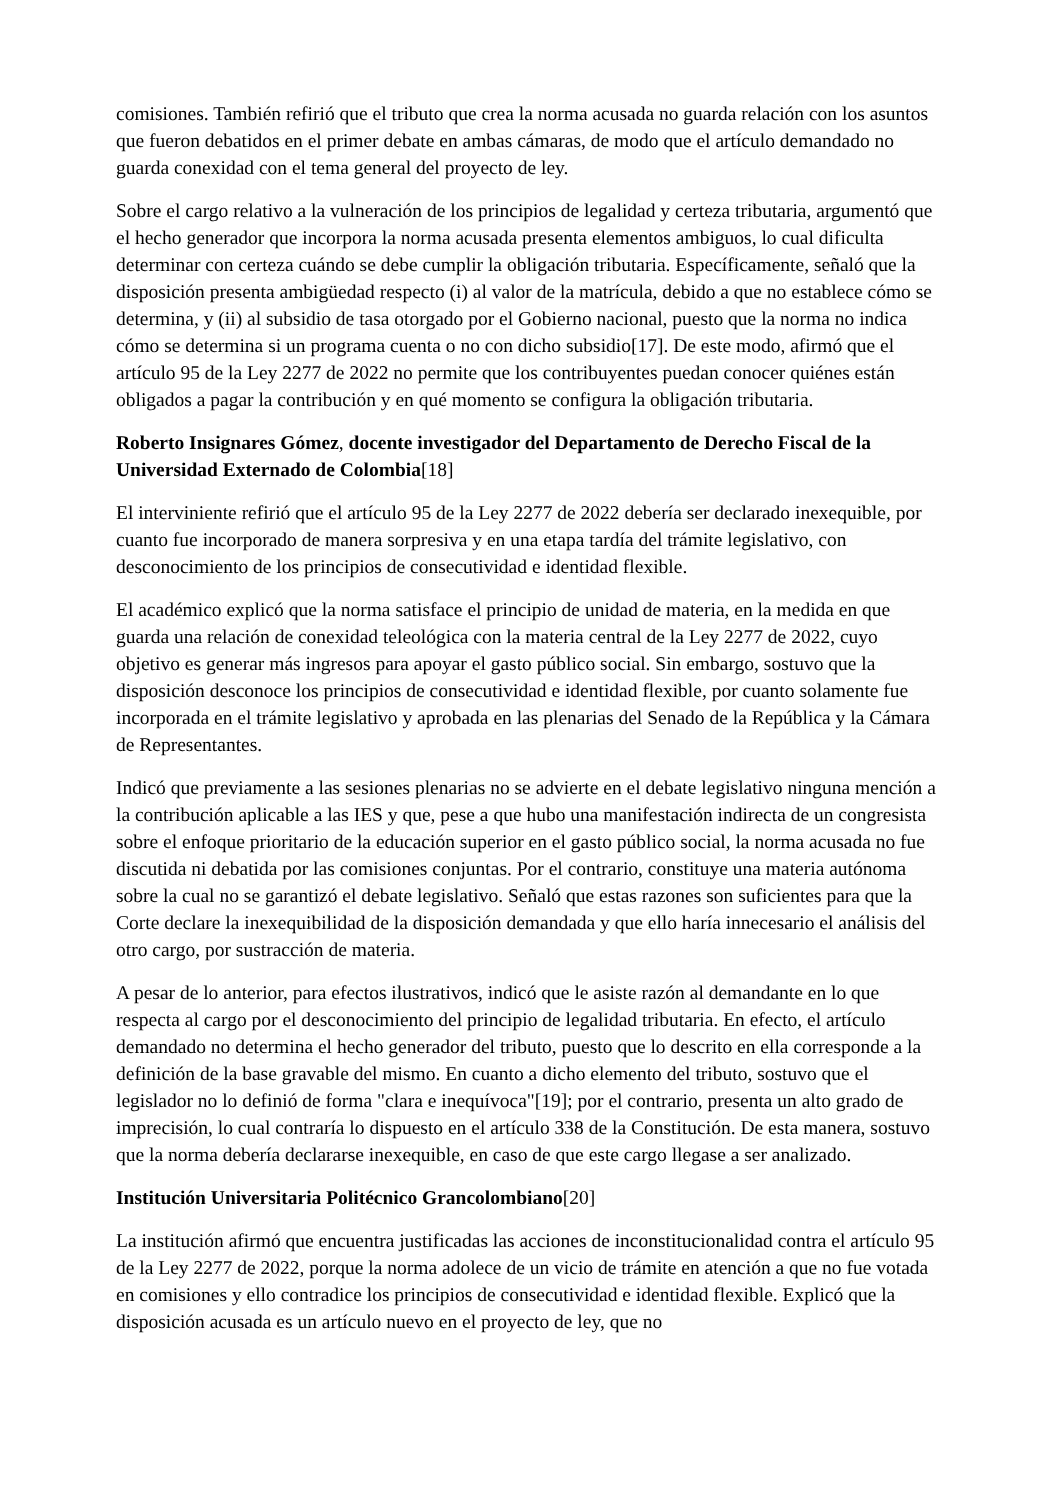comisiones. También refirió que el tributo que crea la norma acusada no guarda relación con los asuntos que fueron debatidos en el primer debate en ambas cámaras, de modo que el artículo demandado no guarda conexidad con el tema general del proyecto de ley.
Sobre el cargo relativo a la vulneración de los principios de legalidad y certeza tributaria, argumentó que el hecho generador que incorpora la norma acusada presenta elementos ambiguos, lo cual dificulta determinar con certeza cuándo se debe cumplir la obligación tributaria. Específicamente, señaló que la disposición presenta ambigüedad respecto (i) al valor de la matrícula, debido a que no establece cómo se determina, y (ii) al subsidio de tasa otorgado por el Gobierno nacional, puesto que la norma no indica cómo se determina si un programa cuenta o no con dicho subsidio[17]. De este modo, afirmó que el artículo 95 de la Ley 2277 de 2022 no permite que los contribuyentes puedan conocer quiénes están obligados a pagar la contribución y en qué momento se configura la obligación tributaria.
Roberto Insignares Gómez, docente investigador del Departamento de Derecho Fiscal de la Universidad Externado de Colombia[18]
El interviniente refirió que el artículo 95 de la Ley 2277 de 2022 debería ser declarado inexequible, por cuanto fue incorporado de manera sorpresiva y en una etapa tardía del trámite legislativo, con desconocimiento de los principios de consecutividad e identidad flexible.
El académico explicó que la norma satisface el principio de unidad de materia, en la medida en que guarda una relación de conexidad teleológica con la materia central de la Ley 2277 de 2022, cuyo objetivo es generar más ingresos para apoyar el gasto público social. Sin embargo, sostuvo que la disposición desconoce los principios de consecutividad e identidad flexible, por cuanto solamente fue incorporada en el trámite legislativo y aprobada en las plenarias del Senado de la República y la Cámara de Representantes.
Indicó que previamente a las sesiones plenarias no se advierte en el debate legislativo ninguna mención a la contribución aplicable a las IES y que, pese a que hubo una manifestación indirecta de un congresista sobre el enfoque prioritario de la educación superior en el gasto público social, la norma acusada no fue discutida ni debatida por las comisiones conjuntas. Por el contrario, constituye una materia autónoma sobre la cual no se garantizó el debate legislativo. Señaló que estas razones son suficientes para que la Corte declare la inexequibilidad de la disposición demandada y que ello haría innecesario el análisis del otro cargo, por sustracción de materia.
A pesar de lo anterior, para efectos ilustrativos, indicó que le asiste razón al demandante en lo que respecta al cargo por el desconocimiento del principio de legalidad tributaria. En efecto, el artículo demandado no determina el hecho generador del tributo, puesto que lo descrito en ella corresponde a la definición de la base gravable del mismo. En cuanto a dicho elemento del tributo, sostuvo que el legislador no lo definió de forma "clara e inequívoca"[19]; por el contrario, presenta un alto grado de imprecisión, lo cual contraría lo dispuesto en el artículo 338 de la Constitución. De esta manera, sostuvo que la norma debería declararse inexequible, en caso de que este cargo llegase a ser analizado.
Institución Universitaria Politécnico Grancolombiano[20]
La institución afirmó que encuentra justificadas las acciones de inconstitucionalidad contra el artículo 95 de la Ley 2277 de 2022, porque la norma adolece de un vicio de trámite en atención a que no fue votada en comisiones y ello contradice los principios de consecutividad e identidad flexible. Explicó que la disposición acusada es un artículo nuevo en el proyecto de ley, que no